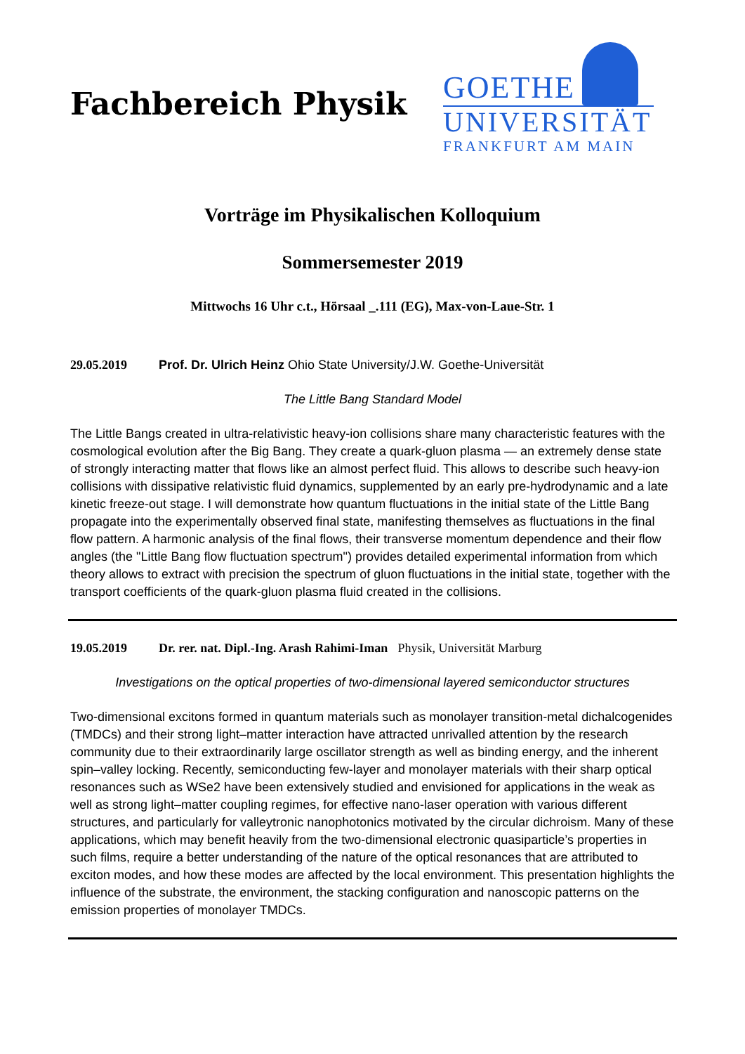Fachbereich Physik
GOETHE
UNIVERSITÄT
FRANKFURT AM MAIN
Vorträge im Physikalischen Kolloquium
Sommersemester 2019
Mittwochs 16 Uhr c.t., Hörsaal _.111 (EG), Max-von-Laue-Str. 1
29.05.2019 Prof. Dr. Ulrich Heinz Ohio State University/J.W. Goethe-Universität
The Little Bang Standard Model
The Little Bangs created in ultra-relativistic heavy-ion collisions share many characteristic features with the cosmological evolution after the Big Bang. They create a quark-gluon plasma — an extremely dense state of strongly interacting matter that flows like an almost perfect fluid. This allows to describe such heavy-ion collisions with dissipative relativistic fluid dynamics, supplemented by an early pre-hydrodynamic and a late kinetic freeze-out stage. I will demonstrate how quantum fluctuations in the initial state of the Little Bang propagate into the experimentally observed final state, manifesting themselves as fluctuations in the final flow pattern. A harmonic analysis of the final flows, their transverse momentum dependence and their flow angles (the "Little Bang flow fluctuation spectrum") provides detailed experimental information from which theory allows to extract with precision the spectrum of gluon fluctuations in the initial state, together with the transport coefficients of the quark-gluon plasma fluid created in the collisions.
19.05.2019 Dr. rer. nat. Dipl.-Ing. Arash Rahimi-Iman Physik, Universität Marburg
Investigations on the optical properties of two-dimensional layered semiconductor structures
Two-dimensional excitons formed in quantum materials such as monolayer transition-metal dichalcogenides (TMDCs) and their strong light–matter interaction have attracted unrivalled attention by the research community due to their extraordinarily large oscillator strength as well as binding energy, and the inherent spin–valley locking. Recently, semiconducting few-layer and monolayer materials with their sharp optical resonances such as WSe2 have been extensively studied and envisioned for applications in the weak as well as strong light–matter coupling regimes, for effective nano-laser operation with various different structures, and particularly for valleytronic nanophotonics motivated by the circular dichroism. Many of these applications, which may benefit heavily from the two-dimensional electronic quasiparticle’s properties in such films, require a better understanding of the nature of the optical resonances that are attributed to exciton modes, and how these modes are affected by the local environment. This presentation highlights the influence of the substrate, the environment, the stacking configuration and nanoscopic patterns on the emission properties of monolayer TMDCs.